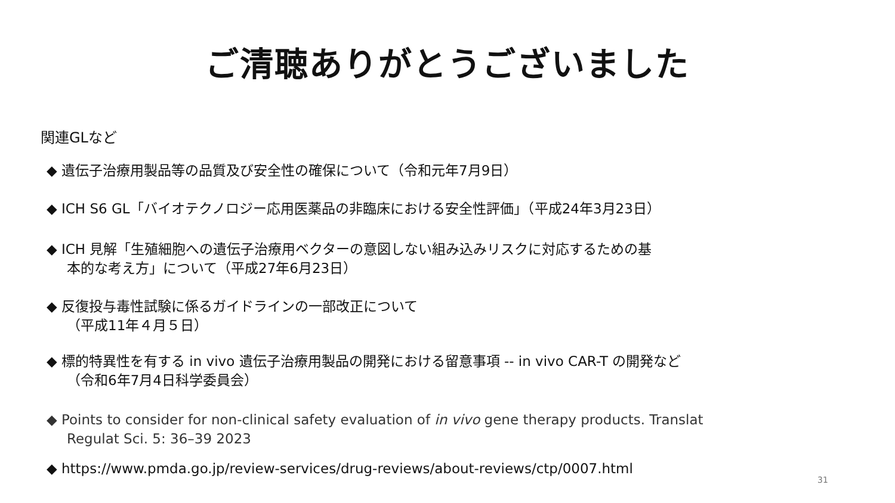ご清聴ありがとうございました
関連GLなど
◆ 遺伝子治療用製品等の品質及び安全性の確保について（令和元年7月9日）
◆ ICH S6 GL「バイオテクノロジー応用医薬品の非臨床における安全性評価」（平成24年3月23日）
◆ ICH 見解「生殖細胞への遺伝子治療用ベクターの意図しない組み込みリスクに対応するための基
本的な考え方」について（平成27年6月23日）
◆ 反復投与毒性試験に係るガイドラインの一部改正について
（平成11年４月５日）
◆ 標的特異性を有する in vivo 遺伝子治療用製品の開発における留意事項 -- in vivo CAR-T の開発など
（令和6年7月4日科学委員会）
◆ Points to consider for non-clinical safety evaluation of in vivo gene therapy products. Translat
Regulat Sci. 5: 36–39 2023
◆ https://www.pmda.go.jp/review-services/drug-reviews/about-reviews/ctp/0007.html
31